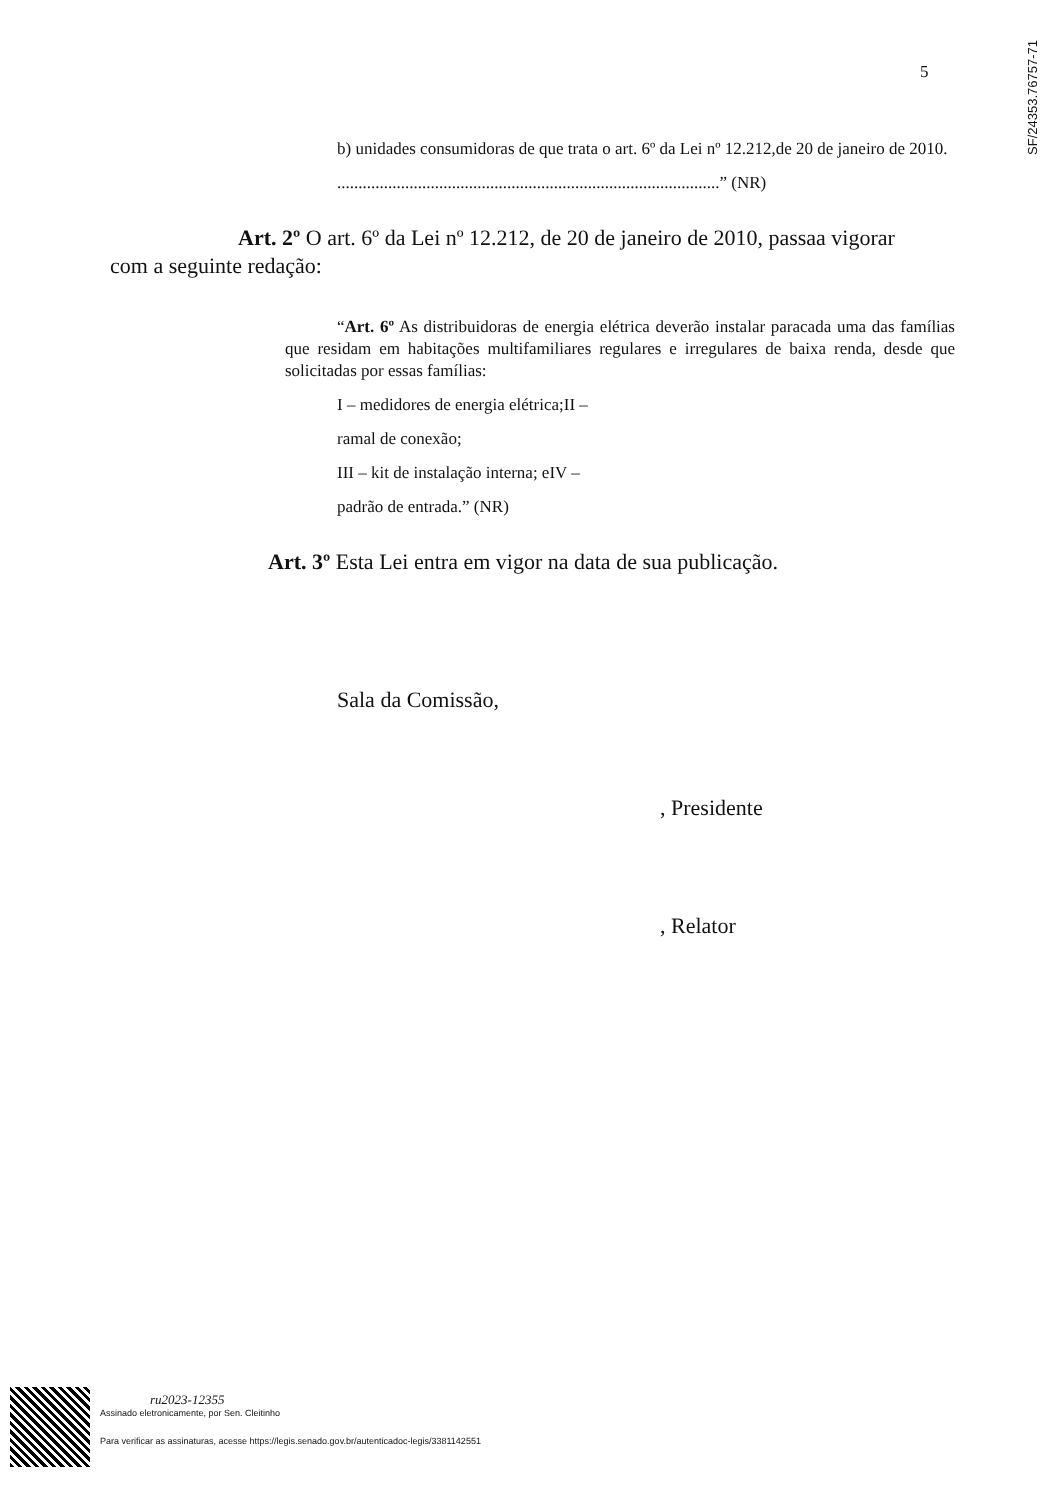SF/24353.76757-71
5
b) unidades consumidoras de que trata o art. 6º da Lei nº 12.212,de 20 de janeiro de 2010.
..........................................................................................” (NR)
Art. 2º O art. 6º da Lei nº 12.212, de 20 de janeiro de 2010, passaa vigorar com a seguinte redação:
“Art. 6º As distribuidoras de energia elétrica deverão instalar paracada uma das famílias que residam em habitações multifamiliares regulares e irregulares de baixa renda, desde que solicitadas por essas famílias:
I – medidores de energia elétrica;II –
ramal de conexão;
III – kit de instalação interna; eIV –
padrão de entrada.” (NR)
Art. 3º Esta Lei entra em vigor na data de sua publicação.
Sala da Comissão,
, Presidente
, Relator
ru2023-12355
Assinado eletronicamente, por Sen. Cleitinho
Para verificar as assinaturas, acesse https://legis.senado.gov.br/autenticadoc-legis/3381142551